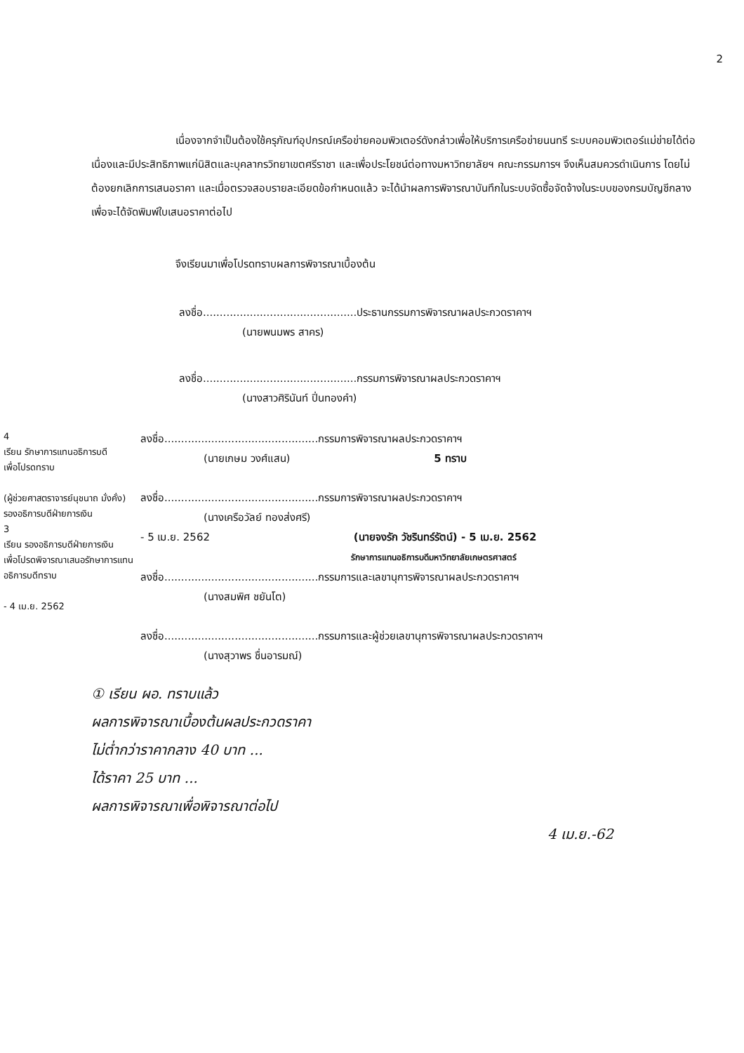2
เนื่องจากจำเป็นต้องใช้ครุภัณฑ์อุปกรณ์เครือข่ายคอมพิวเตอร์ดังกล่าวเพื่อให้บริการเครือข่ายนนทรี ระบบคอมพิวเตอร์แม่ข่ายได้ต่อเนื่องและมีประสิทธิภาพแก่นิสิตและบุคลากรวิทยาเขตศรีราชา และเพื่อประโยชน์ต่อทางมหาวิทยาลัยฯ คณะกรรมการฯ จึงเห็นสมควรดำเนินการ โดยไม่ต้องยกเลิกการเสนอราคา และเมื่อตรวจสอบรายละเอียดข้อกำหนดแล้ว จะได้นำผลการพิจารณาบันทึกในระบบจัดซื้อจัดจ้างในระบบของกรมบัญชีกลางเพื่อจะได้จัดพิมพ์ใบเสนอราคาต่อไป
จึงเรียนมาเพื่อโปรดทราบผลการพิจารณาเบื้องต้น
ลงชื่อ..............................................ประธานกรรมการพิจารณาผลประกวดราคาฯ
(นายพนมพร สาคร)
ลงชื่อ..............................................กรรมการพิจารณาผลประกวดราคาฯ
(นางสาวศิรินันท์ ปิ่นทองคำ)
4
เรียน รักษาการแทนอธิการบดี
เพื่อโปรดทราบ
(ผู้ช่วยศาสตราจารย์นุชนาถ มั่งคั่ง)
รองอธิการบดีฝ่ายการเงิน
3
เรียน รองอธิการบดีฝ่ายการเงิน
เพื่อโปรดพิจารณาเสนอรักษาการแทน
อธิการบดีทราบ
- 4 เม.ย. 2562
ลงชื่อ..............................................กรรมการพิจารณาผลประกวดราคาฯ
(นายเกษม วงศ์แสน) 5 ทราบ
ลงชื่อ..............................................กรรมการพิจารณาผลประกวดราคาฯ
(นางเครือวัลย์ ทองส่งศรี)
- 5 เม.ย. 2562 (นายจงรัก วัชรินทร์รัตน์) - 5 เม.ย. 2562
รักษาการแทนอธิการบดีมหาวิทยาลัยเกษตรศาสตร์
ลงชื่อ..............................................กรรมการและเลขานุการพิจารณาผลประกวดราคาฯ
(นางสมพิศ ชยันโต)
ลงชื่อ..............................................กรรมการและผู้ช่วยเลขานุการพิจารณาผลประกวดราคาฯ
(นางสุวาพร ชื่นอารมณ์)
① เรียน ผอ. ทราบแล้ว
ผลการพิจารณาเบื้องต้นผลประกวดราคา
ไม่ต่ำกว่าราคากลาง 40 บาท ...
ได้ราคา 25 บาท ...
ผลการพิจารณาเพื่อพิจารณาต่อไป
4 เม.ย.-62